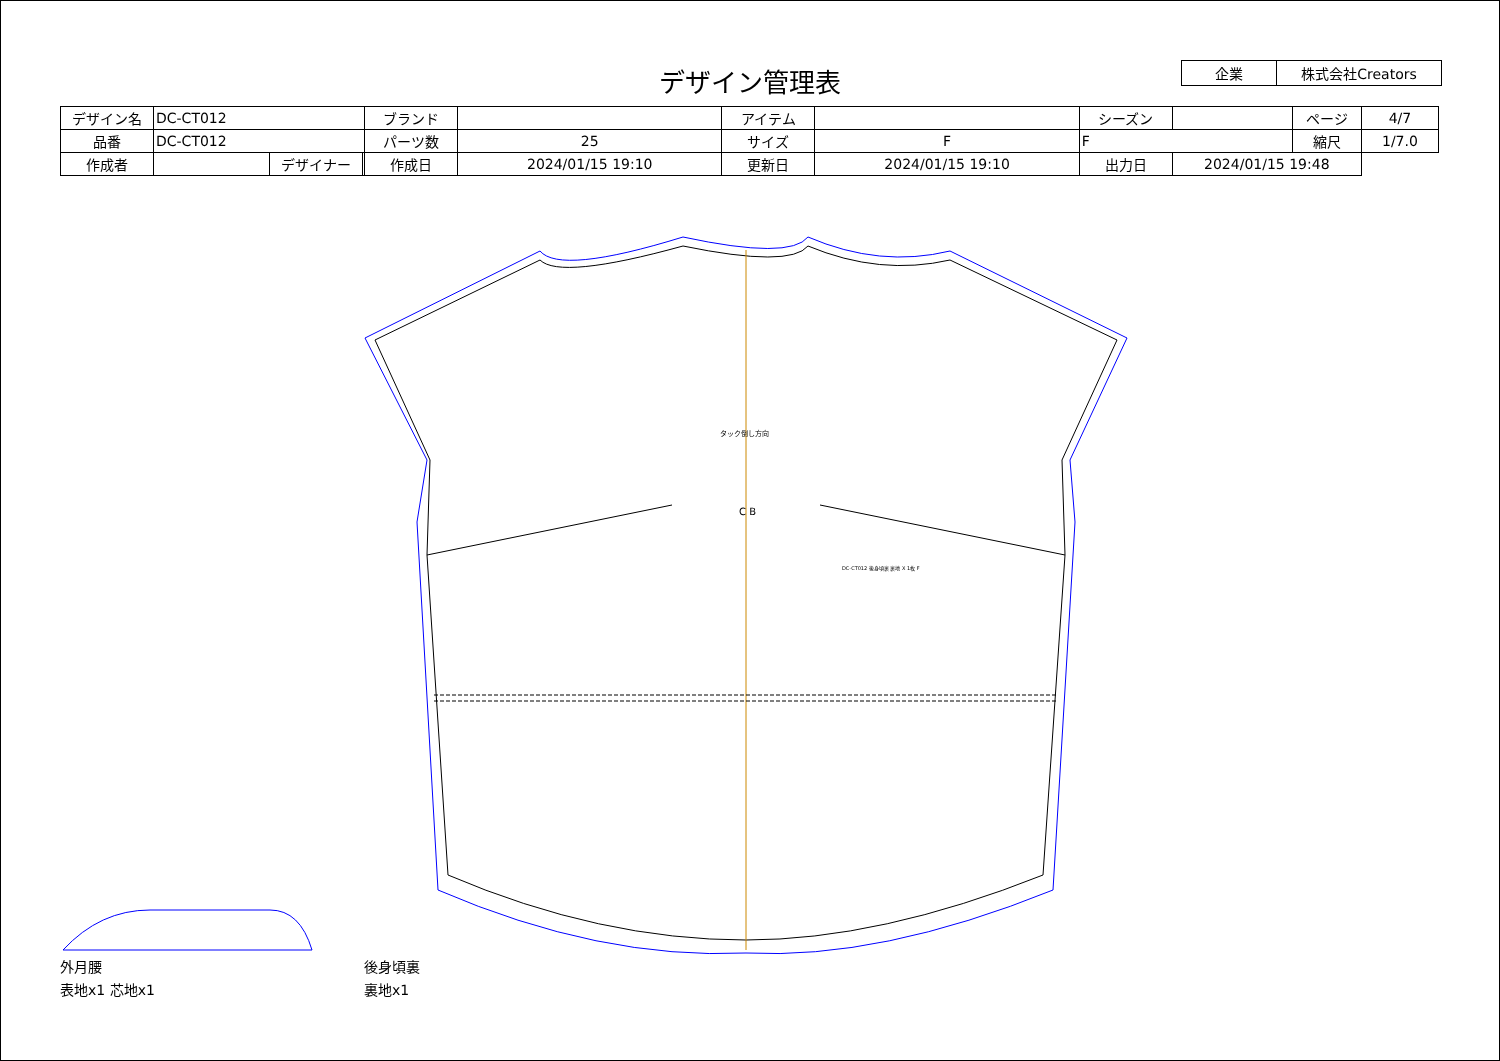デザイン管理表
| 企業 | 株式会社Creators |
| デザイン名 | DC-CT012 | | | ブランド | | アイテム | | | シーズン | | ページ | 4/7 |
| 品番 | DC-CT012 | | | パーツ数 | 25 | サイズ | F | F | | | 縮尺 | 1/7.0 |
| 作成者 | | デザイナー | | 作成日 | 2024/01/15 19:10 | 更新日 | 2024/01/15 19:10 | | 出力日 | 2024/01/15 19:48 | | |
C B
タック倒し方向
DC-CT012 後身頃裏 裏地 X 1枚 F
外月腰
表地x1 芯地x1
後身頃裏
裏地x1